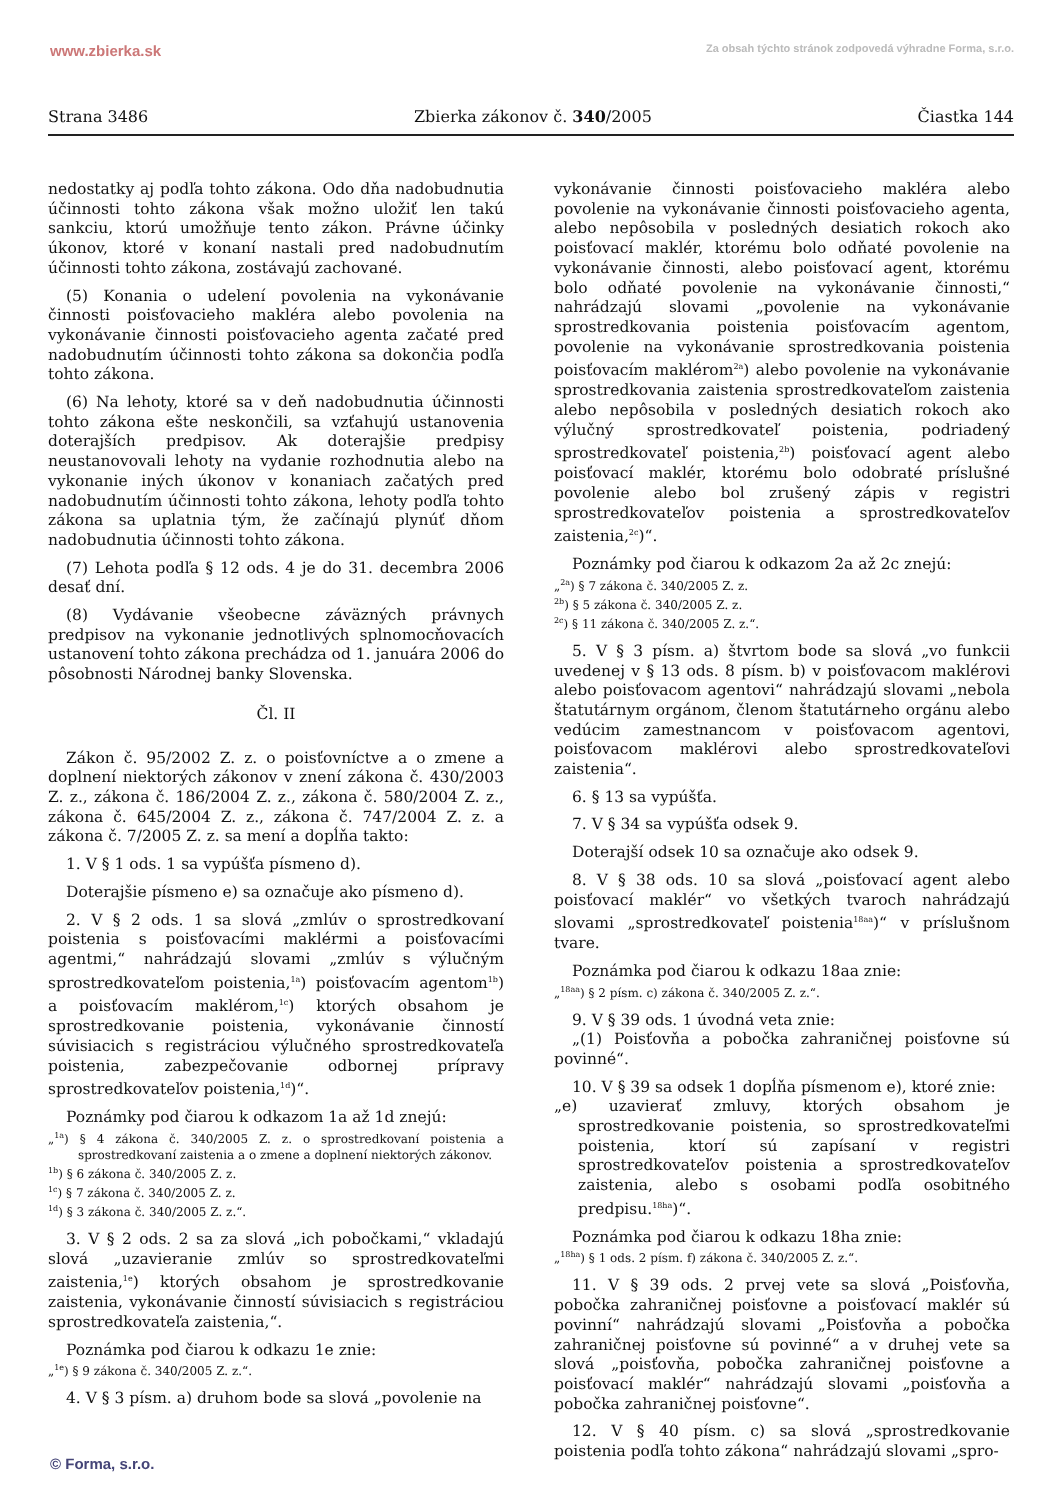www.zbierka.sk Za obsah týchto stránok zodpovedá výhradne Forma, s.r.o.
Strana 3486 Zbierka zákonov č. 340/2005 Čiastka 144
nedostatky aj podľa tohto zákona. Odo dňa nadobudnutia účinnosti tohto zákona však možno uložiť len takú sankciu, ktorú umožňuje tento zákon. Právne účinky úkonov, ktoré v konaní nastali pred nadobudnutím účinnosti tohto zákona, zostávajú zachované.
(5) Konania o udelení povolenia na vykonávanie činnosti poisťovacieho makléra alebo povolenia na vykonávanie činnosti poisťovacieho agenta začaté pred nadobudnutím účinnosti tohto zákona sa dokončia podľa tohto zákona.
(6) Na lehoty, ktoré sa v deň nadobudnutia účinnosti tohto zákona ešte neskončili, sa vzťahujú ustanovenia doterajších predpisov. Ak doterajšie predpisy neustanovovali lehoty na vydanie rozhodnutia alebo na vykonanie iných úkonov v konaniach začatých pred nadobudnutím účinnosti tohto zákona, lehoty podľa tohto zákona sa uplatnia tým, že začínajú plynúť dňom nadobudnutia účinnosti tohto zákona.
(7) Lehota podľa § 12 ods. 4 je do 31. decembra 2006 desať dní.
(8) Vydávanie všeobecne záväzných právnych predpisov na vykonanie jednotlivých splnomocňovacích ustanovení tohto zákona prechádza od 1. januára 2006 do pôsobnosti Národnej banky Slovenska.
Čl. II
Zákon č. 95/2002 Z. z. o poisťovníctve a o zmene a doplnení niektorých zákonov v znení zákona č. 430/2003 Z. z., zákona č. 186/2004 Z. z., zákona č. 580/2004 Z. z., zákona č. 645/2004 Z. z., zákona č. 747/2004 Z. z. a zákona č. 7/2005 Z. z. sa mení a dopĺňa takto:
1. V § 1 ods. 1 sa vypúšťa písmeno d).
Doterajšie písmeno e) sa označuje ako písmeno d).
2. V § 2 ods. 1 sa slová „zmlúv o sprostredkovaní poistenia s poisťovacími maklérmi a poisťovacími agentmi,“ nahrádzajú slovami „zmlúv s výlučným sprostredkovateľom poistenia,<sup>1a</sup>) poisťovacím agentom<sup>1b</sup>) a poisťovacím maklérom,<sup>1c</sup>) ktorých obsahom je sprostredkovanie poistenia, vykonávanie činností súvisiacich s registráciou výlučného sprostredkovateľa poistenia, zabezpečovanie odbornej prípravy sprostredkovateľov poistenia,<sup>1d</sup>)“.
Poznámky pod čiarou k odkazom 1a až 1d znejú:
„<sup>1a</sup>) § 4 zákona č. 340/2005 Z. z. o sprostredkovaní poistenia a sprostredkovaní zaistenia a o zmene a doplnení niektorých zákonov.
<sup>1b</sup>) § 6 zákona č. 340/2005 Z. z.
<sup>1c</sup>) § 7 zákona č. 340/2005 Z. z.
<sup>1d</sup>) § 3 zákona č. 340/2005 Z. z.“.
3. V § 2 ods. 2 sa za slová „ich pobočkami,“ vkladajú slová „uzavieranie zmlúv so sprostredkovateľmi zaistenia,<sup>1e</sup>) ktorých obsahom je sprostredkovanie zaistenia, vykonávanie činností súvisiacich s registráciou sprostredkovateľa zaistenia,“.
Poznámka pod čiarou k odkazu 1e znie:
„<sup>1e</sup>) § 9 zákona č. 340/2005 Z. z.“.
4. V § 3 písm. a) druhom bode sa slová „povolenie na
vykonávanie činnosti poisťovacieho makléra alebo povolenie na vykonávanie činnosti poisťovacieho agenta, alebo nepôsobila v posledných desiatich rokoch ako poisťovací maklér, ktorému bolo odňaté povolenie na vykonávanie činnosti, alebo poisťovací agent, ktorému bolo odňaté povolenie na vykonávanie činnosti,“ nahrádzajú slovami „povolenie na vykonávanie sprostredkovania poistenia poisťovacím agentom, povolenie na vykonávanie sprostredkovania poistenia poisťovacím maklérom<sup>2a</sup>) alebo povolenie na vykonávanie sprostredkovania zaistenia sprostredkovateľom zaistenia alebo nepôsobila v posledných desiatich rokoch ako výlučný sprostredkovateľ poistenia, podriadený sprostredkovateľ poistenia,<sup>2b</sup>) poisťovací agent alebo poisťovací maklér, ktorému bolo odobraté príslušné povolenie alebo bol zrušený zápis v registri sprostredkovateľov poistenia a sprostredkovateľov zaistenia,<sup>2c</sup>)“.
Poznámky pod čiarou k odkazom 2a až 2c znejú:
„<sup>2a</sup>) § 7 zákona č. 340/2005 Z. z.
<sup>2b</sup>) § 5 zákona č. 340/2005 Z. z.
<sup>2c</sup>) § 11 zákona č. 340/2005 Z. z.“.
5. V § 3 písm. a) štvrtom bode sa slová „vo funkcii uvedenej v § 13 ods. 8 písm. b) v poisťovacom maklérovi alebo poisťovacom agentovi“ nahrádzajú slovami „nebola štatutárnym orgánom, členom štatutárneho orgánu alebo vedúcim zamestnancom v poisťovacom agentovi, poisťovacom maklérovi alebo sprostredkovateľovi zaistenia“.
6. § 13 sa vypúšťa.
7. V § 34 sa vypúšťa odsek 9.
Doterajší odsek 10 sa označuje ako odsek 9.
8. V § 38 ods. 10 sa slová „poisťovací agent alebo poisťovací maklér“ vo všetkých tvaroch nahrádzajú slovami „sprostredkovateľ poistenia<sup>18aa</sup>)“ v príslušnom tvare.
Poznámka pod čiarou k odkazu 18aa znie:
„<sup>18aa</sup>) § 2 písm. c) zákona č. 340/2005 Z. z.“.
9. V § 39 ods. 1 úvodná veta znie:
„(1) Poisťovňa a pobočka zahraničnej poisťovne sú povinné“.
10. V § 39 sa odsek 1 dopĺňa písmenom e), ktoré znie:
„e) uzavierať zmluvy, ktorých obsahom je sprostredkovanie poistenia, so sprostredkovateľmi poistenia, ktorí sú zapísaní v registri sprostredkovateľov poistenia a sprostredkovateľov zaistenia, alebo s osobami podľa osobitného predpisu.<sup>18ha</sup>)“.
Poznámka pod čiarou k odkazu 18ha znie:
„<sup>18ha</sup>) § 1 ods. 2 písm. f) zákona č. 340/2005 Z. z.“.
11. V § 39 ods. 2 prvej vete sa slová „Poisťovňa, pobočka zahraničnej poisťovne a poisťovací maklér sú povinní“ nahrádzajú slovami „Poisťovňa a pobočka zahraničnej poisťovne sú povinné“ a v druhej vete sa slová „poisťovňa, pobočka zahraničnej poisťovne a poisťovací maklér“ nahrádzajú slovami „poisťovňa a pobočka zahraničnej poisťovne“.
12. V § 40 písm. c) sa slová „sprostredkovanie poistenia podľa tohto zákona“ nahrádzajú slovami „spro-
© Forma, s.r.o.